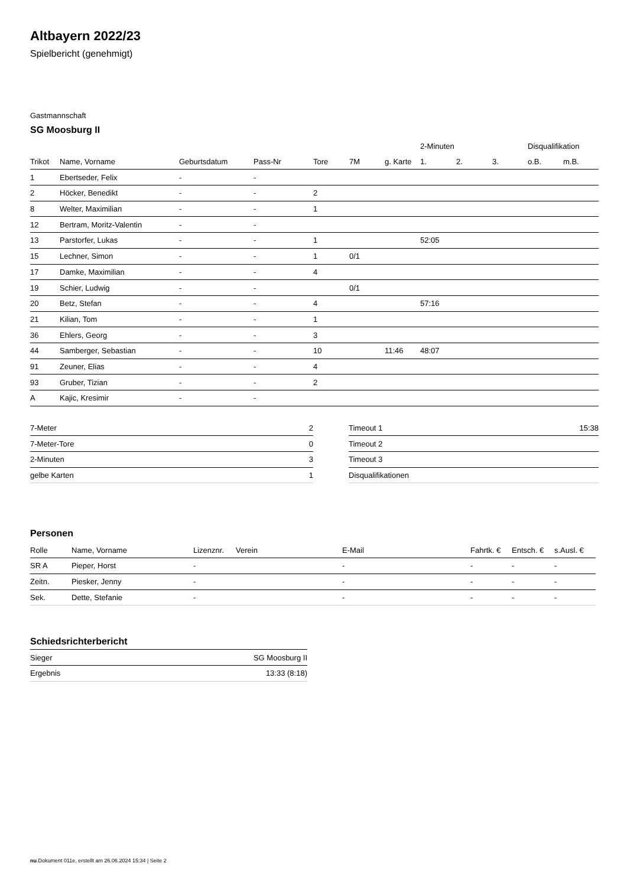Altbayern 2022/23
Spielbericht (genehmigt)
Gastmannschaft
SG Moosburg II
| | | | | | | | 2-Minuten | | | Disqualifikation | |
| --- | --- | --- | --- | --- | --- | --- | --- | --- | --- | --- | --- |
| Trikot | Name, Vorname | Geburtsdatum | Pass-Nr | Tore | 7M | g. Karte | 1. | 2. | 3. | o.B. | m.B. |
| 1 | Ebertseder, Felix | - | - | | | | | | | | |
| 2 | Höcker, Benedikt | - | - | 2 | | | | | | | |
| 8 | Welter, Maximilian | - | - | 1 | | | | | | | |
| 12 | Bertram, Moritz-Valentin | - | - | | | | | | | | |
| 13 | Parstorfer, Lukas | - | - | 1 | | | 52:05 | | | | |
| 15 | Lechner, Simon | - | - | 1 | 0/1 | | | | | | |
| 17 | Damke, Maximilian | - | - | 4 | | | | | | | |
| 19 | Schier, Ludwig | - | - | | 0/1 | | | | | | |
| 20 | Betz, Stefan | - | - | 4 | | | 57:16 | | | | |
| 21 | Kilian, Tom | - | - | 1 | | | | | | | |
| 36 | Ehlers, Georg | - | - | 3 | | | | | | | |
| 44 | Samberger, Sebastian | - | - | 10 | | 11:46 | 48:07 | | | | |
| 91 | Zeuner, Elias | - | - | 4 | | | | | | | |
| 93 | Gruber, Tizian | - | - | 2 | | | | | | | |
| A | Kajic, Kresimir | - | - | | | | | | | | |
| 7-Meter | 2 |
| 7-Meter-Tore | 0 |
| 2-Minuten | 3 |
| gelbe Karten | 1 |
| Timeout 1 | 15:38 |
| Timeout 2 | |
| Timeout 3 | |
| Disqualifikationen | |
Personen
| Rolle | Name, Vorname | Lizenznr. | Verein | E-Mail | Fahrtk. € | Entsch. € | s.Ausl. € |
| --- | --- | --- | --- | --- | --- | --- | --- |
| SR A | Pieper, Horst | - | | - | - | - | - |
| Zeitn. | Piesker, Jenny | - | | - | - | - | - |
| Sek. | Dette, Stefanie | - | | - | - | - | - |
Schiedsrichterbericht
| Sieger | SG Moosburg II |
| Ergebnis | 13:33 (8:18) |
nu.Dokument 011e, erstellt am 26.06.2024 15:34 | Seite 2